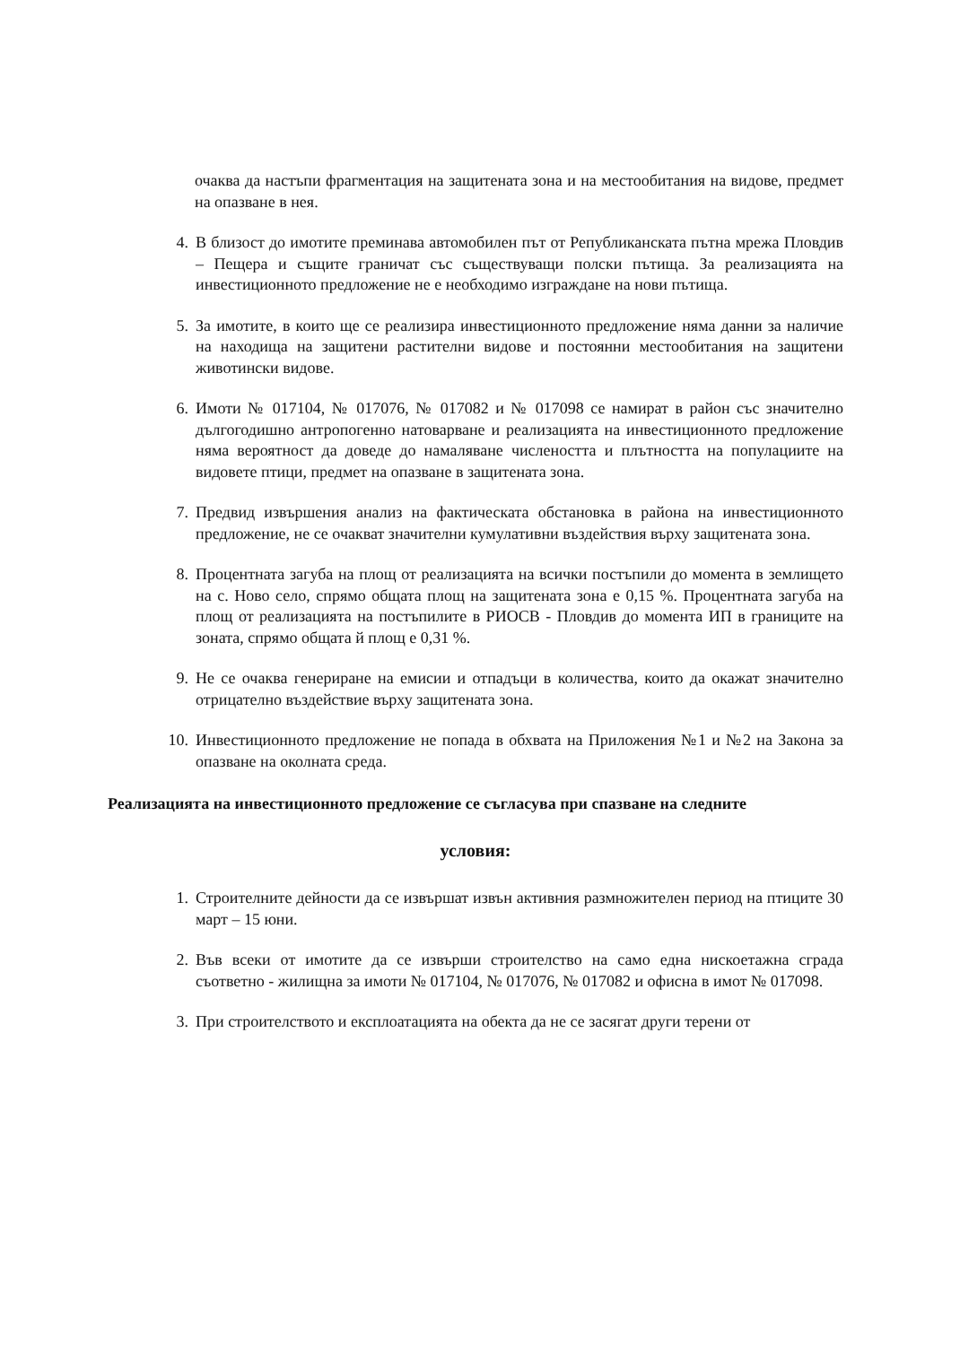очаква да настъпи фрагментация на защитената зона и на местообитания на видове, предмет на опазване в нея.
4. В близост до имотите преминава автомобилен път от Републиканската пътна мрежа Пловдив – Пещера и същите граничат със съществуващи полски пътища. За реализацията на инвестиционното предложение не е необходимо изграждане на нови пътища.
5. За имотите, в които ще се реализира инвестиционното предложение няма данни за наличие на находища на защитени растителни видове и постоянни местообитания на защитени животински видове.
6. Имоти № 017104, № 017076, № 017082 и № 017098 се намират в район със значително дългогодишно антропогенно натоварване и реализацията на инвестиционното предложение няма вероятност да доведе до намаляване числеността и плътността на популациите на видовете птици, предмет на опазване в защитената зона.
7. Предвид извършения анализ на фактическата обстановка в района на инвестиционното предложение, не се очакват значителни кумулативни въздействия върху защитената зона.
8. Процентната загуба на площ от реализацията на всички постъпили до момента в землището на с. Ново село, спрямо общата площ на защитената зона е 0,15 %. Процентната загуба на площ от реализацията на постъпилите в РИОСВ - Пловдив до момента ИП в границите на зоната, спрямо общата й площ е 0,31 %.
9. Не се очаква генериране на емисии и отпадъци в количества, които да окажат значително отрицателно въздействие върху защитената зона.
10. Инвестиционното предложение не попада в обхвата на Приложения №1 и №2 на Закона за опазване на околната среда.
Реализацията на инвестиционното предложение се съгласува при спазване на следните
условия:
1. Строителните дейности да се извършат извън активния размножителен период на птиците 30 март – 15 юни.
2. Във всеки от имотите да се извърши строителство на само една нискоетажна сграда съответно - жилищна за имоти № 017104, № 017076, № 017082 и офисна в имот № 017098.
3. При строителството и експлоатацията на обекта да не се засягат други терени от